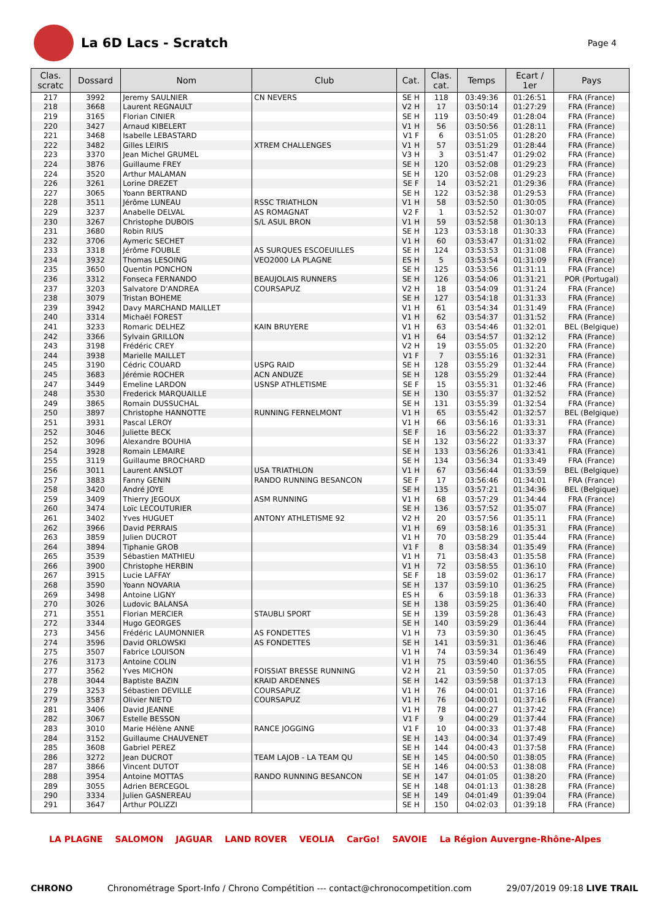La 6D Lacs - Scratch
Page 4
| Clas. scratc | Dossard | Nom | Club | Cat. | Clas. cat. | Temps | Ecart / 1er | Pays |
| --- | --- | --- | --- | --- | --- | --- | --- | --- |
| 217 | 3992 | Jeremy SAULNIER | CN NEVERS | SE H | 118 | 03:49:36 | 01:26:51 | FRA (France) |
| 218 | 3668 | Laurent REGNAULT | | V2 H | 17 | 03:50:14 | 01:27:29 | FRA (France) |
| 219 | 3165 | Florian CINIER | | SE H | 119 | 03:50:49 | 01:28:04 | FRA (France) |
| 220 | 3427 | Arnaud KIBELERT | | V1 H | 56 | 03:50:56 | 01:28:11 | FRA (France) |
| 221 | 3468 | Isabelle LEBASTARD | | V1 F | 6 | 03:51:05 | 01:28:20 | FRA (France) |
| 222 | 3482 | Gilles LEIRIS | XTREM CHALLENGES | V1 H | 57 | 03:51:29 | 01:28:44 | FRA (France) |
| 223 | 3370 | Jean Michel GRUMEL | | V3 H | 3 | 03:51:47 | 01:29:02 | FRA (France) |
| 224 | 3876 | Guillaume FREY | | SE H | 120 | 03:52:08 | 01:29:23 | FRA (France) |
| 224 | 3520 | Arthur MALAMAN | | SE H | 120 | 03:52:08 | 01:29:23 | FRA (France) |
| 226 | 3261 | Lorine DREZET | | SE F | 14 | 03:52:21 | 01:29:36 | FRA (France) |
| 227 | 3065 | Yoann BERTRAND | | SE H | 122 | 03:52:38 | 01:29:53 | FRA (France) |
| 228 | 3511 | Jérôme LUNEAU | RSSC TRIATHLON | V1 H | 58 | 03:52:50 | 01:30:05 | FRA (France) |
| 229 | 3237 | Anabelle DELVAL | AS ROMAGNAT | V2 F | 1 | 03:52:52 | 01:30:07 | FRA (France) |
| 230 | 3267 | Christophe DUBOIS | S/L ASUL BRON | V1 H | 59 | 03:52:58 | 01:30:13 | FRA (France) |
| 231 | 3680 | Robin RIUS | | SE H | 123 | 03:53:18 | 01:30:33 | FRA (France) |
| 232 | 3706 | Aymeric SECHET | | V1 H | 60 | 03:53:47 | 01:31:02 | FRA (France) |
| 233 | 3318 | Jérôme FOUBLE | AS SURQUES ESCOEUILLES | SE H | 124 | 03:53:53 | 01:31:08 | FRA (France) |
| 234 | 3932 | Thomas LESOING | VEO2000 LA PLAGNE | ES H | 5 | 03:53:54 | 01:31:09 | FRA (France) |
| 235 | 3650 | Quentin PONCHON | | SE H | 125 | 03:53:56 | 01:31:11 | FRA (France) |
| 236 | 3312 | Fonseca FERNANDO | BEAUJOLAIS RUNNERS | SE H | 126 | 03:54:06 | 01:31:21 | POR (Portugal) |
| 237 | 3203 | Salvatore D'ANDREA | COURSAPUZ | V2 H | 18 | 03:54:09 | 01:31:24 | FRA (France) |
| 238 | 3079 | Tristan BOHEME | | SE H | 127 | 03:54:18 | 01:31:33 | FRA (France) |
| 239 | 3942 | Davy MARCHAND MAILLET | | V1 H | 61 | 03:54:34 | 01:31:49 | FRA (France) |
| 240 | 3314 | Michaël FOREST | | V1 H | 62 | 03:54:37 | 01:31:52 | FRA (France) |
| 241 | 3233 | Romaric DELHEZ | KAIN BRUYERE | V1 H | 63 | 03:54:46 | 01:32:01 | BEL (Belgique) |
| 242 | 3366 | Sylvain GRILLON | | V1 H | 64 | 03:54:57 | 01:32:12 | FRA (France) |
| 243 | 3198 | Frédéric CREY | | V2 H | 19 | 03:55:05 | 01:32:20 | FRA (France) |
| 244 | 3938 | Marielle MAILLET | | V1 F | 7 | 03:55:16 | 01:32:31 | FRA (France) |
| 245 | 3190 | Cédric COUARD | USPG RAID | SE H | 128 | 03:55:29 | 01:32:44 | FRA (France) |
| 245 | 3683 | Jérémie ROCHER | ACN ANDUZE | SE H | 128 | 03:55:29 | 01:32:44 | FRA (France) |
| 247 | 3449 | Emeline LARDON | USNSP ATHLETISME | SE F | 15 | 03:55:31 | 01:32:46 | FRA (France) |
| 248 | 3530 | Frederick MARQUAILLE | | SE H | 130 | 03:55:37 | 01:32:52 | FRA (France) |
| 249 | 3865 | Romain DUSSUCHAL | | SE H | 131 | 03:55:39 | 01:32:54 | FRA (France) |
| 250 | 3897 | Christophe HANNOTTE | RUNNING FERNELMONT | V1 H | 65 | 03:55:42 | 01:32:57 | BEL (Belgique) |
| 251 | 3931 | Pascal LEROY | | V1 H | 66 | 03:56:16 | 01:33:31 | FRA (France) |
| 252 | 3046 | Juliette BECK | | SE F | 16 | 03:56:22 | 01:33:37 | FRA (France) |
| 252 | 3096 | Alexandre BOUHIA | | SE H | 132 | 03:56:22 | 01:33:37 | FRA (France) |
| 254 | 3928 | Romain LEMAIRE | | SE H | 133 | 03:56:26 | 01:33:41 | FRA (France) |
| 255 | 3119 | Guillaume BROCHARD | | SE H | 134 | 03:56:34 | 01:33:49 | FRA (France) |
| 256 | 3011 | Laurent ANSLOT | USA TRIATHLON | V1 H | 67 | 03:56:44 | 01:33:59 | BEL (Belgique) |
| 257 | 3883 | Fanny GENIN | RANDO RUNNING BESANCON | SE F | 17 | 03:56:46 | 01:34:01 | FRA (France) |
| 258 | 3420 | André JOYE | | SE H | 135 | 03:57:21 | 01:34:36 | BEL (Belgique) |
| 259 | 3409 | Thierry JEGOUX | ASM RUNNING | V1 H | 68 | 03:57:29 | 01:34:44 | FRA (France) |
| 260 | 3474 | Loïc LECOUTURIER | | SE H | 136 | 03:57:52 | 01:35:07 | FRA (France) |
| 261 | 3402 | Yves HUGUET | ANTONY ATHLETISME 92 | V2 H | 20 | 03:57:56 | 01:35:11 | FRA (France) |
| 262 | 3966 | David PERRAIS | | V1 H | 69 | 03:58:16 | 01:35:31 | FRA (France) |
| 263 | 3859 | Julien DUCROT | | V1 H | 70 | 03:58:29 | 01:35:44 | FRA (France) |
| 264 | 3894 | Tiphanie GROB | | V1 F | 8 | 03:58:34 | 01:35:49 | FRA (France) |
| 265 | 3539 | Sébastien MATHIEU | | V1 H | 71 | 03:58:43 | 01:35:58 | FRA (France) |
| 266 | 3900 | Christophe HERBIN | | V1 H | 72 | 03:58:55 | 01:36:10 | FRA (France) |
| 267 | 3915 | Lucie LAFFAY | | SE F | 18 | 03:59:02 | 01:36:17 | FRA (France) |
| 268 | 3590 | Yoann NOVARIA | | SE H | 137 | 03:59:10 | 01:36:25 | FRA (France) |
| 269 | 3498 | Antoine LIGNY | | ES H | 6 | 03:59:18 | 01:36:33 | FRA (France) |
| 270 | 3026 | Ludovic BALANSA | | SE H | 138 | 03:59:25 | 01:36:40 | FRA (France) |
| 271 | 3551 | Florian MERCIER | STAUBLI SPORT | SE H | 139 | 03:59:28 | 01:36:43 | FRA (France) |
| 272 | 3344 | Hugo GEORGES | | SE H | 140 | 03:59:29 | 01:36:44 | FRA (France) |
| 273 | 3456 | Frédéric LAUMONNIER | AS FONDETTES | V1 H | 73 | 03:59:30 | 01:36:45 | FRA (France) |
| 274 | 3596 | David ORLOWSKI | AS FONDETTES | SE H | 141 | 03:59:31 | 01:36:46 | FRA (France) |
| 275 | 3507 | Fabrice LOUISON | | V1 H | 74 | 03:59:34 | 01:36:49 | FRA (France) |
| 276 | 3173 | Antoine COLIN | | V1 H | 75 | 03:59:40 | 01:36:55 | FRA (France) |
| 277 | 3562 | Yves MICHON | FOISSIAT BRESSE RUNNING | V2 H | 21 | 03:59:50 | 01:37:05 | FRA (France) |
| 278 | 3044 | Baptiste BAZIN | KRAID ARDENNES | SE H | 142 | 03:59:58 | 01:37:13 | FRA (France) |
| 279 | 3253 | Sébastien DEVILLE | COURSAPUZ | V1 H | 76 | 04:00:01 | 01:37:16 | FRA (France) |
| 279 | 3587 | Olivier NIETO | COURSAPUZ | V1 H | 76 | 04:00:01 | 01:37:16 | FRA (France) |
| 281 | 3406 | David JEANNE | | V1 H | 78 | 04:00:27 | 01:37:42 | FRA (France) |
| 282 | 3067 | Estelle BESSON | | V1 F | 9 | 04:00:29 | 01:37:44 | FRA (France) |
| 283 | 3010 | Marie Hélène ANNE | RANCE JOGGING | V1 F | 10 | 04:00:33 | 01:37:48 | FRA (France) |
| 284 | 3152 | Guillaume CHAUVENET | | SE H | 143 | 04:00:34 | 01:37:49 | FRA (France) |
| 285 | 3608 | Gabriel PEREZ | | SE H | 144 | 04:00:43 | 01:37:58 | FRA (France) |
| 286 | 3272 | Jean DUCROT | TEAM LAJOB - LA TEAM QU | SE H | 145 | 04:00:50 | 01:38:05 | FRA (France) |
| 287 | 3866 | Vincent DUTOT | | SE H | 146 | 04:00:53 | 01:38:08 | FRA (France) |
| 288 | 3954 | Antoine MOTTAS | RANDO RUNNING BESANCON | SE H | 147 | 04:01:05 | 01:38:20 | FRA (France) |
| 289 | 3055 | Adrien BERCEGOL | | SE H | 148 | 04:01:13 | 01:38:28 | FRA (France) |
| 290 | 3334 | Julien GASNEREAU | | SE H | 149 | 04:01:49 | 01:39:04 | FRA (France) |
| 291 | 3647 | Arthur POLIZZI | | SE H | 150 | 04:02:03 | 01:39:18 | FRA (France) |
LA PLAGNE SALOMON JAGUAR LAND ROVER VEOLIA CarGo! SAVOIE La Région Auvergne-Rhône-Alpes
CHRONO Chronométrage Sport-Info / Chrono Compétition --- contact@chronocompetition.com 29/07/2019 09:18 LIVE TRAIL